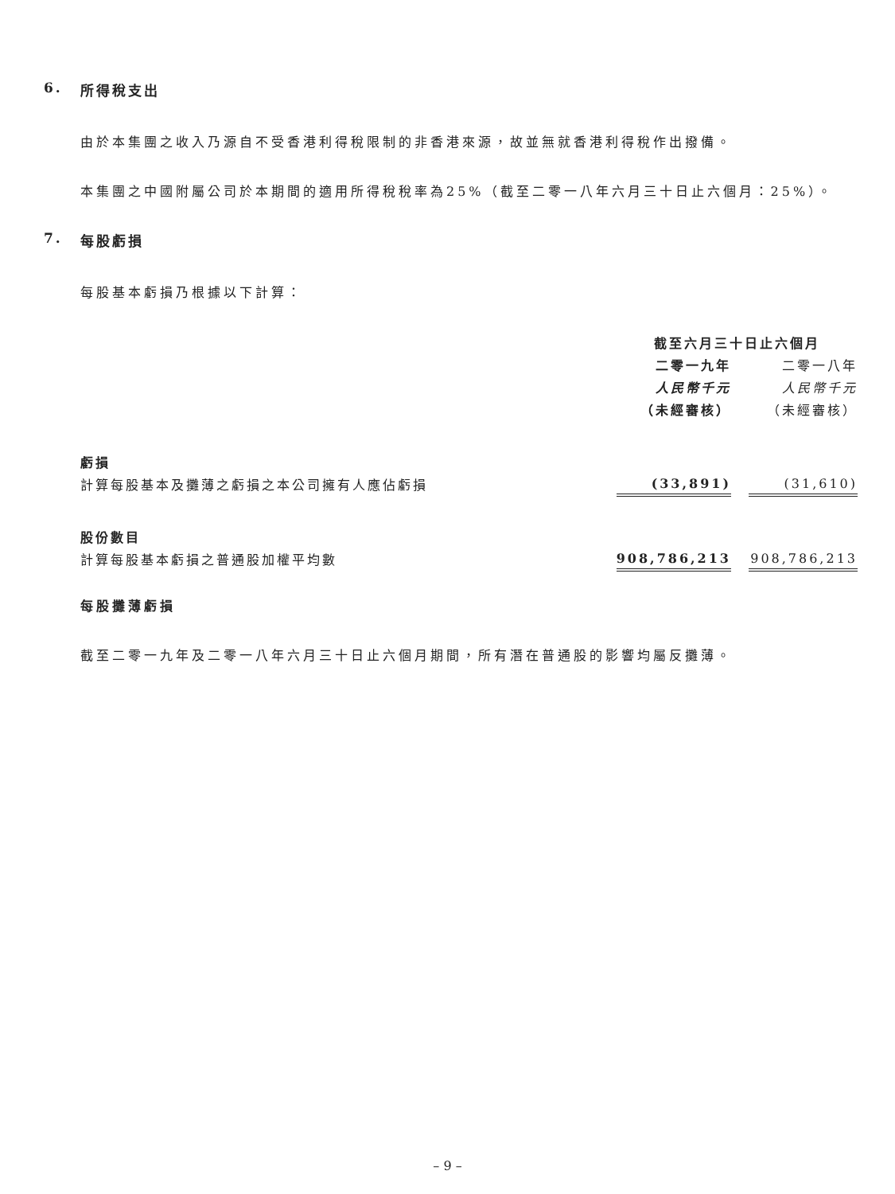6. 所得稅支出
由於本集團之收入乃源自不受香港利得稅限制的非香港來源，故並無就香港利得稅作出撥備。
本集團之中國附屬公司於本期間的適用所得稅稅率為25%（截至二零一八年六月三十日止六個月：25%）。
7. 每股虧損
每股基本虧損乃根據以下計算：
| | 截至六月三十日止六個月 | | |
| | 二零一九年 | | 二零一八年 |
| | 人民幣千元 | | 人民幣千元 |
| | （未經審核） | | （未經審核） |
| 虧損 | | | |
| 計算每股基本及攤薄之虧損之本公司擁有人應佔虧損 | (33,891) | | (31,610) |
| 股份數目 | | | |
| 計算每股基本虧損之普通股加權平均數 | 908,786,213 | | 908,786,213 |
每股攤薄虧損
截至二零一九年及二零一八年六月三十日止六個月期間，所有潛在普通股的影響均屬反攤薄。
– 9 –